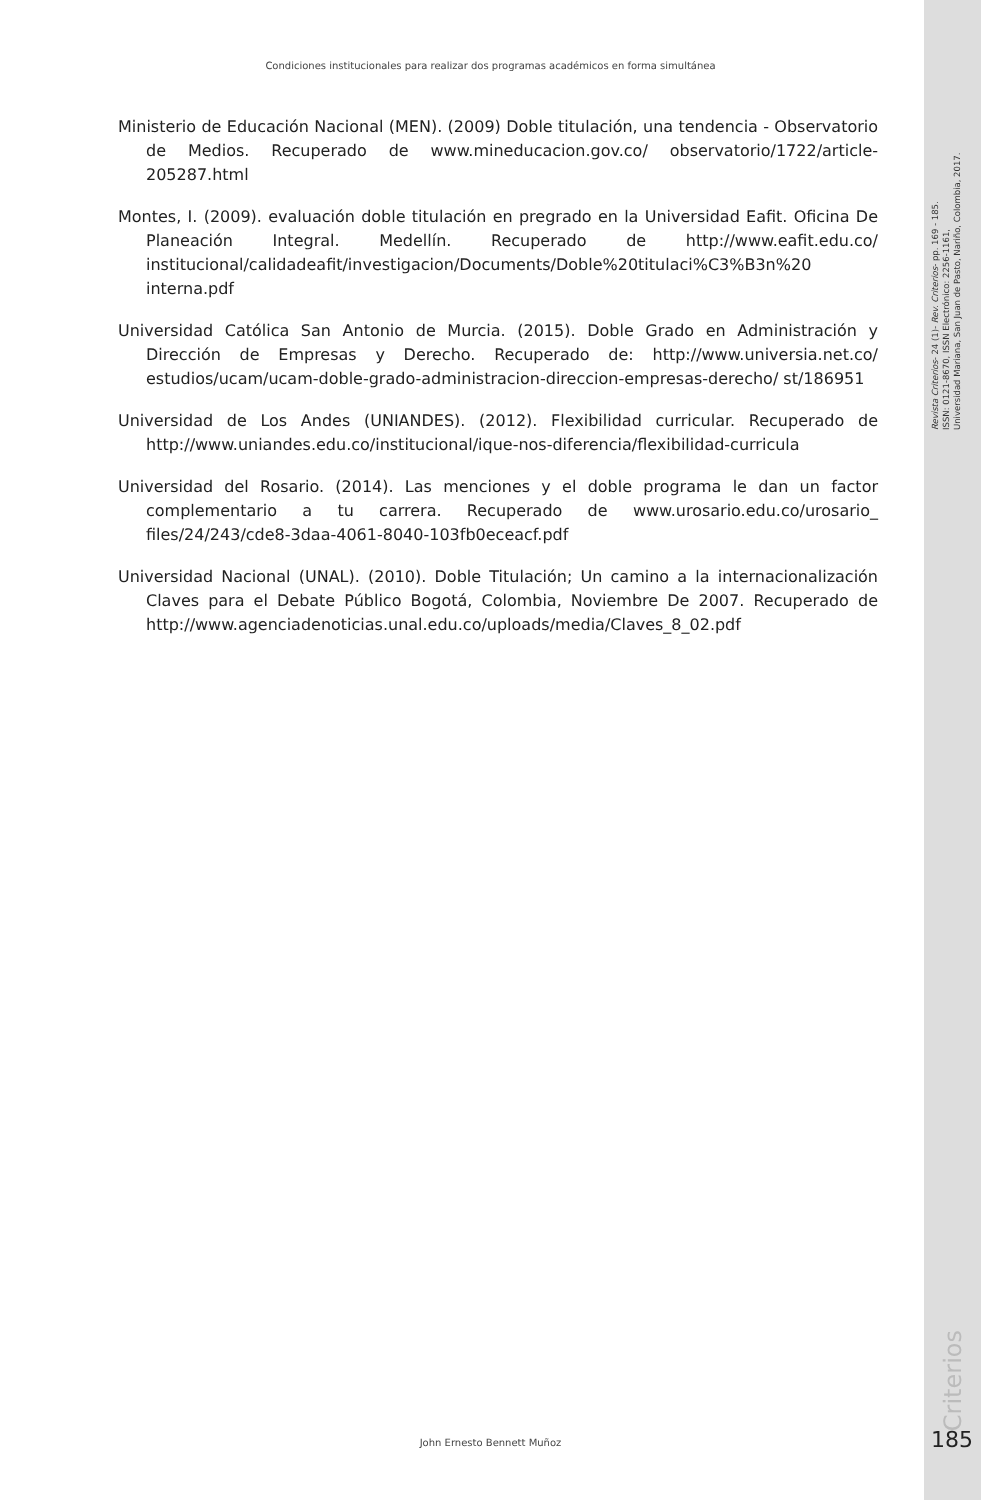Condiciones institucionales para realizar dos programas académicos en forma simultánea
Revista Criterios- 24 (1)- Rev. Criterios- pp. 169 - 185.
ISSN: 0121-8670, ISSN Electrónico: 2256-1161,
Universidad Mariana, San Juan de Pasto, Nariño, Colombia, 2017.
Ministerio de Educación Nacional (MEN). (2009) Doble titulación, una tendencia - Observatorio de Medios. Recuperado de www.mineducacion.gov.co/ observatorio/1722/article-205287.html
Montes, I. (2009). evaluación doble titulación en pregrado en la Universidad Eafit. Oficina De Planeación Integral. Medellín. Recuperado de http://www.eafit.edu.co/ institucional/calidadeafit/investigacion/Documents/Doble%20titulaci%C3%B3n%20 interna.pdf
Universidad Católica San Antonio de Murcia. (2015). Doble Grado en Administración y Dirección de Empresas y Derecho. Recuperado de: http://www.universia.net.co/ estudios/ucam/ucam-doble-grado-administracion-direccion-empresas-derecho/ st/186951
Universidad de Los Andes (UNIANDES). (2012). Flexibilidad curricular. Recuperado de http://www.uniandes.edu.co/institucional/ique-nos-diferencia/flexibilidad-curricula
Universidad del Rosario. (2014). Las menciones y el doble programa le dan un factor complementario a tu carrera. Recuperado de www.urosario.edu.co/urosario_ files/24/243/cde8-3daa-4061-8040-103fb0eceacf.pdf
Universidad Nacional (UNAL). (2010). Doble Titulación; Un camino a la internacionalización Claves para el Debate Público Bogotá, Colombia, Noviembre De 2007. Recuperado de http://www.agenciadenoticias.unal.edu.co/uploads/media/Claves_8_02.pdf
Criterios
John Ernesto Bennett Muñoz 185